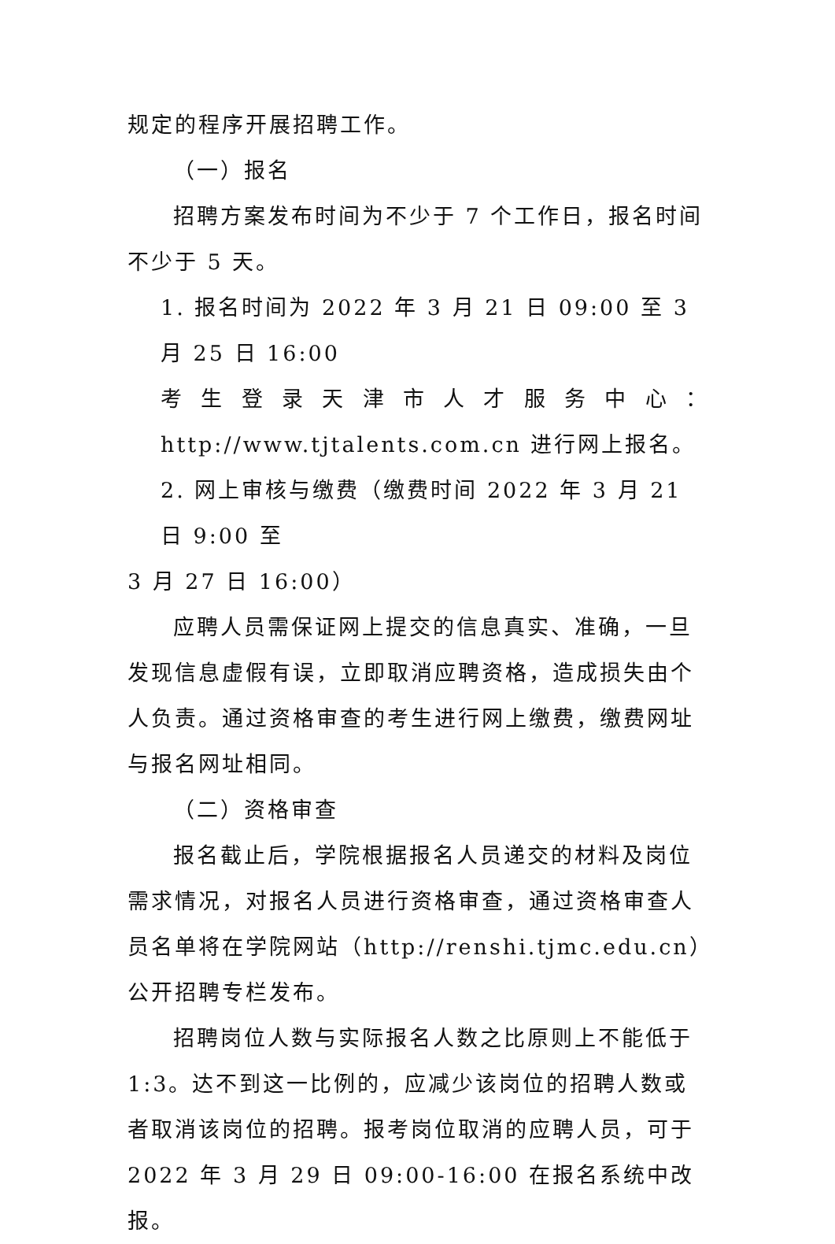规定的程序开展招聘工作。
（一）报名
招聘方案发布时间为不少于 7 个工作日，报名时间不少于 5 天。
1. 报名时间为 2022 年 3 月 21 日 09:00 至 3 月 25 日 16:00
考生登录天津市人才服务中心：
http://www.tjtalents.com.cn 进行网上报名。
2. 网上审核与缴费（缴费时间 2022 年 3 月 21 日 9:00 至
3 月 27 日 16:00）
应聘人员需保证网上提交的信息真实、准确，一旦发现信息虚假有误，立即取消应聘资格，造成损失由个人负责。通过资格审查的考生进行网上缴费，缴费网址与报名网址相同。
（二）资格审查
报名截止后，学院根据报名人员递交的材料及岗位需求情况，对报名人员进行资格审查，通过资格审查人员名单将在学院网站（http://renshi.tjmc.edu.cn）公开招聘专栏发布。
招聘岗位人数与实际报名人数之比原则上不能低于 1:3。达不到这一比例的，应减少该岗位的招聘人数或者取消该岗位的招聘。报考岗位取消的应聘人员，可于 2022 年 3 月 29 日 09:00-16:00 在报名系统中改报。